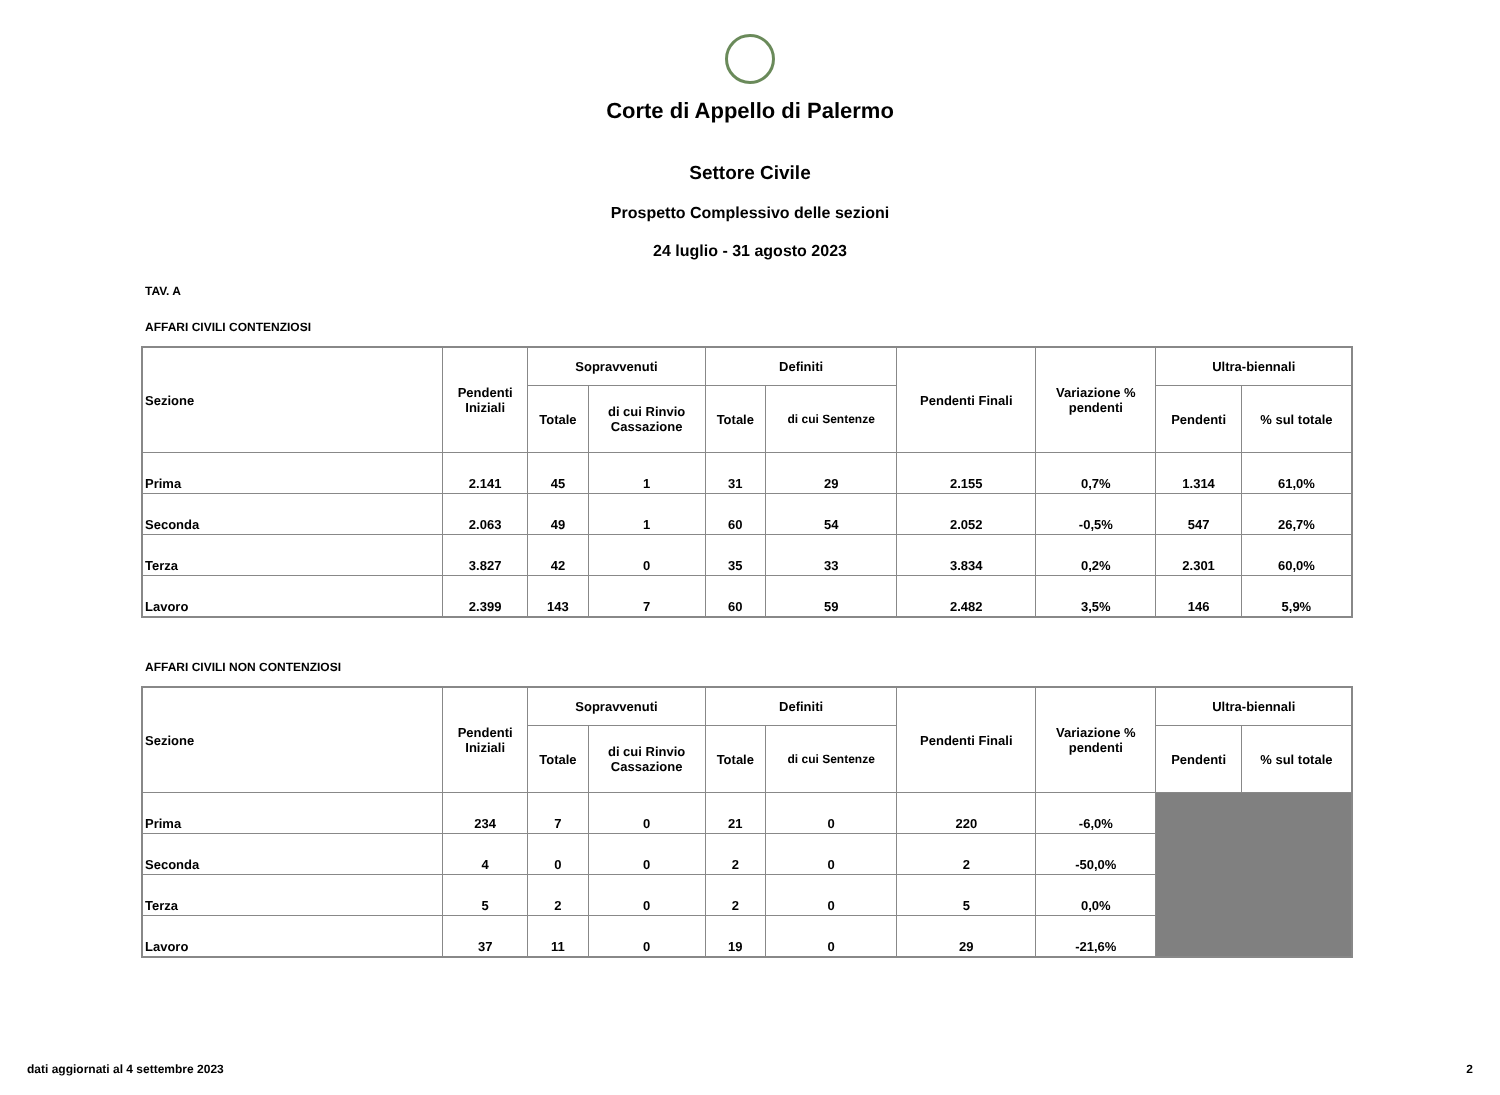Corte di Appello di Palermo
Settore Civile
Prospetto Complessivo delle sezioni
24 luglio - 31 agosto 2023
TAV. A
AFFARI CIVILI CONTENZIOSI
| Sezione | Pendenti Iniziali | Sopravvenuti | | Definiti | | Pendenti Finali | Variazione % pendenti | Ultra-biennali | |
| --- | --- | --- | --- | --- | --- | --- | --- | --- | --- |
| | | Totale | di cui Rinvio Cassazione | Totale | di cui Sentenze | | | Pendenti | % sul totale |
| Prima | 2.141 | 45 | 1 | 31 | 29 | 2.155 | 0,7% | 1.314 | 61,0% |
| Seconda | 2.063 | 49 | 1 | 60 | 54 | 2.052 | -0,5% | 547 | 26,7% |
| Terza | 3.827 | 42 | 0 | 35 | 33 | 3.834 | 0,2% | 2.301 | 60,0% |
| Lavoro | 2.399 | 143 | 7 | 60 | 59 | 2.482 | 3,5% | 146 | 5,9% |
AFFARI CIVILI NON CONTENZIOSI
| Sezione | Pendenti Iniziali | Sopravvenuti | | Definiti | | Pendenti Finali | Variazione % pendenti | Ultra-biennali | |
| --- | --- | --- | --- | --- | --- | --- | --- | --- | --- |
| | | Totale | di cui Rinvio Cassazione | Totale | di cui Sentenze | | | Pendenti | % sul totale |
| Prima | 234 | 7 | 0 | 21 | 0 | 220 | -6,0% | | |
| Seconda | 4 | 0 | 0 | 2 | 0 | 2 | -50,0% | | |
| Terza | 5 | 2 | 0 | 2 | 0 | 5 | 0,0% | | |
| Lavoro | 37 | 11 | 0 | 19 | 0 | 29 | -21,6% | | |
dati aggiornati al 4 settembre 2023 2